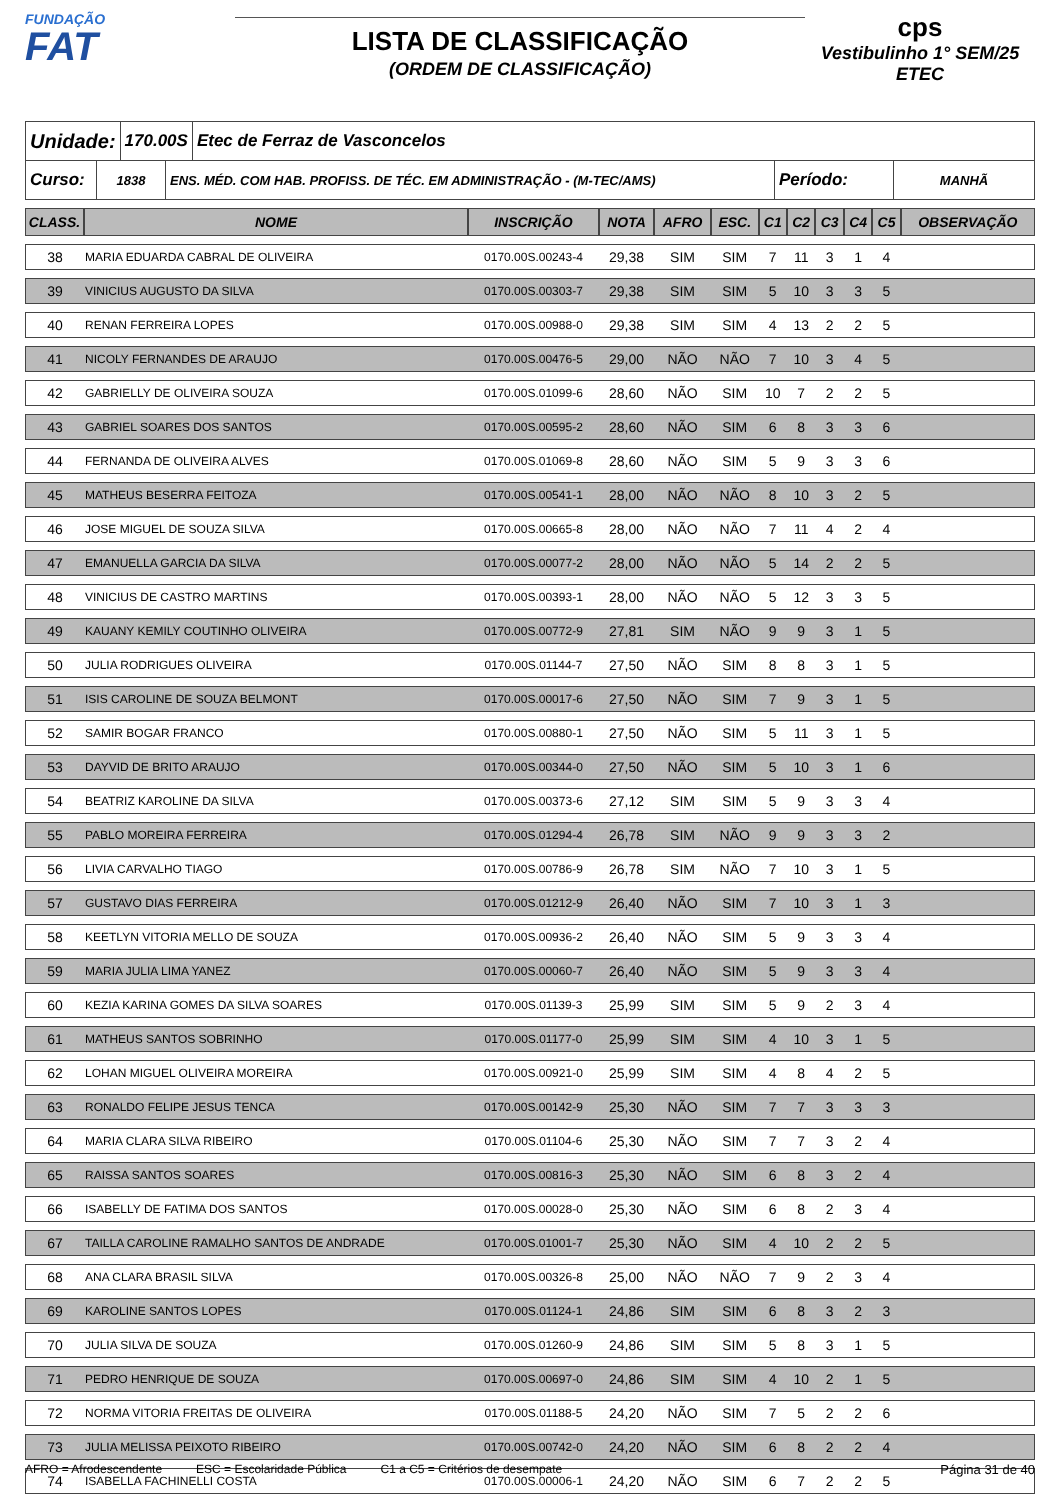FUNDAÇÃO
FAT
LISTA DE CLASSIFICAÇÃO
(ORDEM DE CLASSIFICAÇÃO)
cps
Vestibulinho 1° SEM/25
ETEC
Unidade:
170.00S Etec de Ferraz de Vasconcelos
Curso:
1838 ENS. MÉD. COM HAB. PROFISS. DE TÉC. EM ADMINISTRAÇÃO - (M-TEC/AMS)
Período:
MANHÃ
| CLASS. | NOME | INSCRIÇÃO | NOTA | AFRO | ESC. | C1 | C2 | C3 | C4 | C5 | OBSERVAÇÃO |
| --- | --- | --- | --- | --- | --- | --- | --- | --- | --- | --- | --- |
| 38 | MARIA EDUARDA CABRAL DE OLIVEIRA | 0170.00S.00243-4 | 29,38 | SIM | SIM | 7 | 11 | 3 | 1 | 4 | |
| 39 | VINICIUS AUGUSTO DA SILVA | 0170.00S.00303-7 | 29,38 | SIM | SIM | 5 | 10 | 3 | 3 | 5 | |
| 40 | RENAN FERREIRA LOPES | 0170.00S.00988-0 | 29,38 | SIM | SIM | 4 | 13 | 2 | 2 | 5 | |
| 41 | NICOLY FERNANDES DE ARAUJO | 0170.00S.00476-5 | 29,00 | NÃO | NÃO | 7 | 10 | 3 | 4 | 5 | |
| 42 | GABRIELLY DE OLIVEIRA SOUZA | 0170.00S.01099-6 | 28,60 | NÃO | SIM | 10 | 7 | 2 | 2 | 5 | |
| 43 | GABRIEL SOARES DOS SANTOS | 0170.00S.00595-2 | 28,60 | NÃO | SIM | 6 | 8 | 3 | 3 | 6 | |
| 44 | FERNANDA DE OLIVEIRA ALVES | 0170.00S.01069-8 | 28,60 | NÃO | SIM | 5 | 9 | 3 | 3 | 6 | |
| 45 | MATHEUS BESERRA FEITOZA | 0170.00S.00541-1 | 28,00 | NÃO | NÃO | 8 | 10 | 3 | 2 | 5 | |
| 46 | JOSE MIGUEL DE SOUZA SILVA | 0170.00S.00665-8 | 28,00 | NÃO | NÃO | 7 | 11 | 4 | 2 | 4 | |
| 47 | EMANUELLA GARCIA DA SILVA | 0170.00S.00077-2 | 28,00 | NÃO | NÃO | 5 | 14 | 2 | 2 | 5 | |
| 48 | VINICIUS DE CASTRO MARTINS | 0170.00S.00393-1 | 28,00 | NÃO | NÃO | 5 | 12 | 3 | 3 | 5 | |
| 49 | KAUANY KEMILY COUTINHO OLIVEIRA | 0170.00S.00772-9 | 27,81 | SIM | NÃO | 9 | 9 | 3 | 1 | 5 | |
| 50 | JULIA RODRIGUES OLIVEIRA | 0170.00S.01144-7 | 27,50 | NÃO | SIM | 8 | 8 | 3 | 1 | 5 | |
| 51 | ISIS CAROLINE DE SOUZA BELMONT | 0170.00S.00017-6 | 27,50 | NÃO | SIM | 7 | 9 | 3 | 1 | 5 | |
| 52 | SAMIR BOGAR FRANCO | 0170.00S.00880-1 | 27,50 | NÃO | SIM | 5 | 11 | 3 | 1 | 5 | |
| 53 | DAYVID DE BRITO ARAUJO | 0170.00S.00344-0 | 27,50 | NÃO | SIM | 5 | 10 | 3 | 1 | 6 | |
| 54 | BEATRIZ KAROLINE DA SILVA | 0170.00S.00373-6 | 27,12 | SIM | SIM | 5 | 9 | 3 | 3 | 4 | |
| 55 | PABLO MOREIRA FERREIRA | 0170.00S.01294-4 | 26,78 | SIM | NÃO | 9 | 9 | 3 | 3 | 2 | |
| 56 | LIVIA CARVALHO TIAGO | 0170.00S.00786-9 | 26,78 | SIM | NÃO | 7 | 10 | 3 | 1 | 5 | |
| 57 | GUSTAVO DIAS FERREIRA | 0170.00S.01212-9 | 26,40 | NÃO | SIM | 7 | 10 | 3 | 1 | 3 | |
| 58 | KEETLYN VITORIA MELLO DE SOUZA | 0170.00S.00936-2 | 26,40 | NÃO | SIM | 5 | 9 | 3 | 3 | 4 | |
| 59 | MARIA JULIA LIMA YANEZ | 0170.00S.00060-7 | 26,40 | NÃO | SIM | 5 | 9 | 3 | 3 | 4 | |
| 60 | KEZIA KARINA GOMES DA SILVA SOARES | 0170.00S.01139-3 | 25,99 | SIM | SIM | 5 | 9 | 2 | 3 | 4 | |
| 61 | MATHEUS SANTOS SOBRINHO | 0170.00S.01177-0 | 25,99 | SIM | SIM | 4 | 10 | 3 | 1 | 5 | |
| 62 | LOHAN MIGUEL OLIVEIRA MOREIRA | 0170.00S.00921-0 | 25,99 | SIM | SIM | 4 | 8 | 4 | 2 | 5 | |
| 63 | RONALDO FELIPE JESUS TENCA | 0170.00S.00142-9 | 25,30 | NÃO | SIM | 7 | 7 | 3 | 3 | 3 | |
| 64 | MARIA CLARA SILVA RIBEIRO | 0170.00S.01104-6 | 25,30 | NÃO | SIM | 7 | 7 | 3 | 2 | 4 | |
| 65 | RAISSA SANTOS SOARES | 0170.00S.00816-3 | 25,30 | NÃO | SIM | 6 | 8 | 3 | 2 | 4 | |
| 66 | ISABELLY DE FATIMA DOS SANTOS | 0170.00S.00028-0 | 25,30 | NÃO | SIM | 6 | 8 | 2 | 3 | 4 | |
| 67 | TAILLA CAROLINE RAMALHO SANTOS DE ANDRADE | 0170.00S.01001-7 | 25,30 | NÃO | SIM | 4 | 10 | 2 | 2 | 5 | |
| 68 | ANA CLARA BRASIL SILVA | 0170.00S.00326-8 | 25,00 | NÃO | NÃO | 7 | 9 | 2 | 3 | 4 | |
| 69 | KAROLINE SANTOS LOPES | 0170.00S.01124-1 | 24,86 | SIM | SIM | 6 | 8 | 3 | 2 | 3 | |
| 70 | JULIA SILVA DE SOUZA | 0170.00S.01260-9 | 24,86 | SIM | SIM | 5 | 8 | 3 | 1 | 5 | |
| 71 | PEDRO HENRIQUE DE SOUZA | 0170.00S.00697-0 | 24,86 | SIM | SIM | 4 | 10 | 2 | 1 | 5 | |
| 72 | NORMA VITORIA FREITAS DE OLIVEIRA | 0170.00S.01188-5 | 24,20 | NÃO | SIM | 7 | 5 | 2 | 2 | 6 | |
| 73 | JULIA MELISSA PEIXOTO RIBEIRO | 0170.00S.00742-0 | 24,20 | NÃO | SIM | 6 | 8 | 2 | 2 | 4 | |
| 74 | ISABELLA FACHINELLI COSTA | 0170.00S.00006-1 | 24,20 | NÃO | SIM | 6 | 7 | 2 | 2 | 5 | |
AFRO = Afrodescendente ESC = Escolaridade Pública C1 a C5 = Critérios de desempate Página 31 de 40